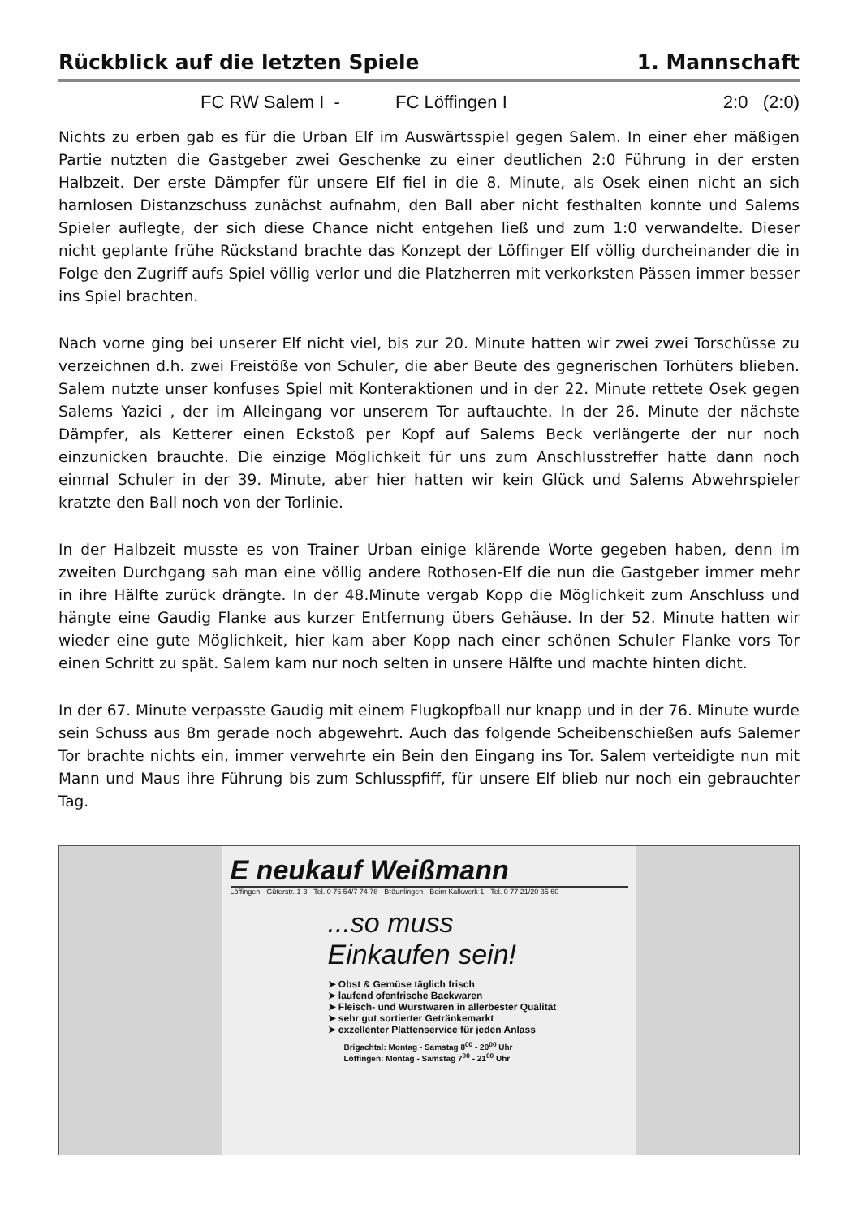Rückblick auf die letzten Spiele 1. Mannschaft
FC RW Salem I - FC Löffingen I 2:0 (2:0)
Nichts zu erben gab es für die Urban Elf im Auswärtsspiel gegen Salem. In einer eher mäßigen Partie nutzten die Gastgeber zwei Geschenke zu einer deutlichen 2:0 Führung in der ersten Halbzeit. Der erste Dämpfer für unsere Elf fiel in die 8. Minute, als Osek einen nicht an sich harnlosen Distanzschuss zunächst aufnahm, den Ball aber nicht festhalten konnte und Salems Spieler auflegte, der sich diese Chance nicht entgehen ließ und zum 1:0 verwandelte. Dieser nicht geplante frühe Rückstand brachte das Konzept der Löffinger Elf völlig durcheinander die in Folge den Zugriff aufs Spiel völlig verlor und die Platzherren mit verkorksten Pässen immer besser ins Spiel brachten.
Nach vorne ging bei unserer Elf nicht viel, bis zur 20. Minute hatten wir zwei zwei Torschüsse zu verzeichnen d.h. zwei Freistöße von Schuler, die aber Beute des gegnerischen Torhüters blieben. Salem nutzte unser konfuses Spiel mit Konteraktionen und in der 22. Minute rettete Osek gegen Salems Yazici , der im Alleingang vor unserem Tor auftauchte. In der 26. Minute der nächste Dämpfer, als Ketterer einen Eckstoß per Kopf auf Salems Beck verlängerte der nur noch einzunicken brauchte. Die einzige Möglichkeit für uns zum Anschlusstreffer hatte dann noch einmal Schuler in der 39. Minute, aber hier hatten wir kein Glück und Salems Abwehrspieler kratzte den Ball noch von der Torlinie.
In der Halbzeit musste es von Trainer Urban einige klärende Worte gegeben haben, denn im zweiten Durchgang sah man eine völlig andere Rothosen-Elf die nun die Gastgeber immer mehr in ihre Hälfte zurück drängte. In der 48.Minute vergab Kopp die Möglichkeit zum Anschluss und hängte eine Gaudig Flanke aus kurzer Entfernung übers Gehäuse. In der 52. Minute hatten wir wieder eine gute Möglichkeit, hier kam aber Kopp nach einer schönen Schuler Flanke vors Tor einen Schritt zu spät. Salem kam nur noch selten in unsere Hälfte und machte hinten dicht.
In der 67. Minute verpasste Gaudig mit einem Flugkopfball nur knapp und in der 76. Minute wurde sein Schuss aus 8m gerade noch abgewehrt. Auch das folgende Scheibenschießen aufs Salemer Tor brachte nichts ein, immer verwehrte ein Bein den Eingang ins Tor. Salem verteidigte nun mit Mann und Maus ihre Führung bis zum Schlusspfiff, für unsere Elf blieb nur noch ein gebrauchter Tag.
E neukauf Weißmann
Löffingen · Güterstr. 1-3 · Tel. 0 76 54/7 74 78 · Bräunlingen · Beim Kalkwerk 1 · Tel. 0 77 21/20 35 60
...so muss
Einkaufen sein!
➤ Obst & Gemüse täglich frisch
➤ laufend ofenfrische Backwaren
➤ Fleisch- und Wurstwaren in allerbester Qualität
➤ sehr gut sortierter Getränkemarkt
➤ exzellenter Plattenservice für jeden Anlass
Brigachtal: Montag - Samstag 8<sup>00</sup> - 20<sup>00</sup> Uhr
Löffingen: Montag - Samstag 7<sup>00</sup> - 21<sup>00</sup> Uhr